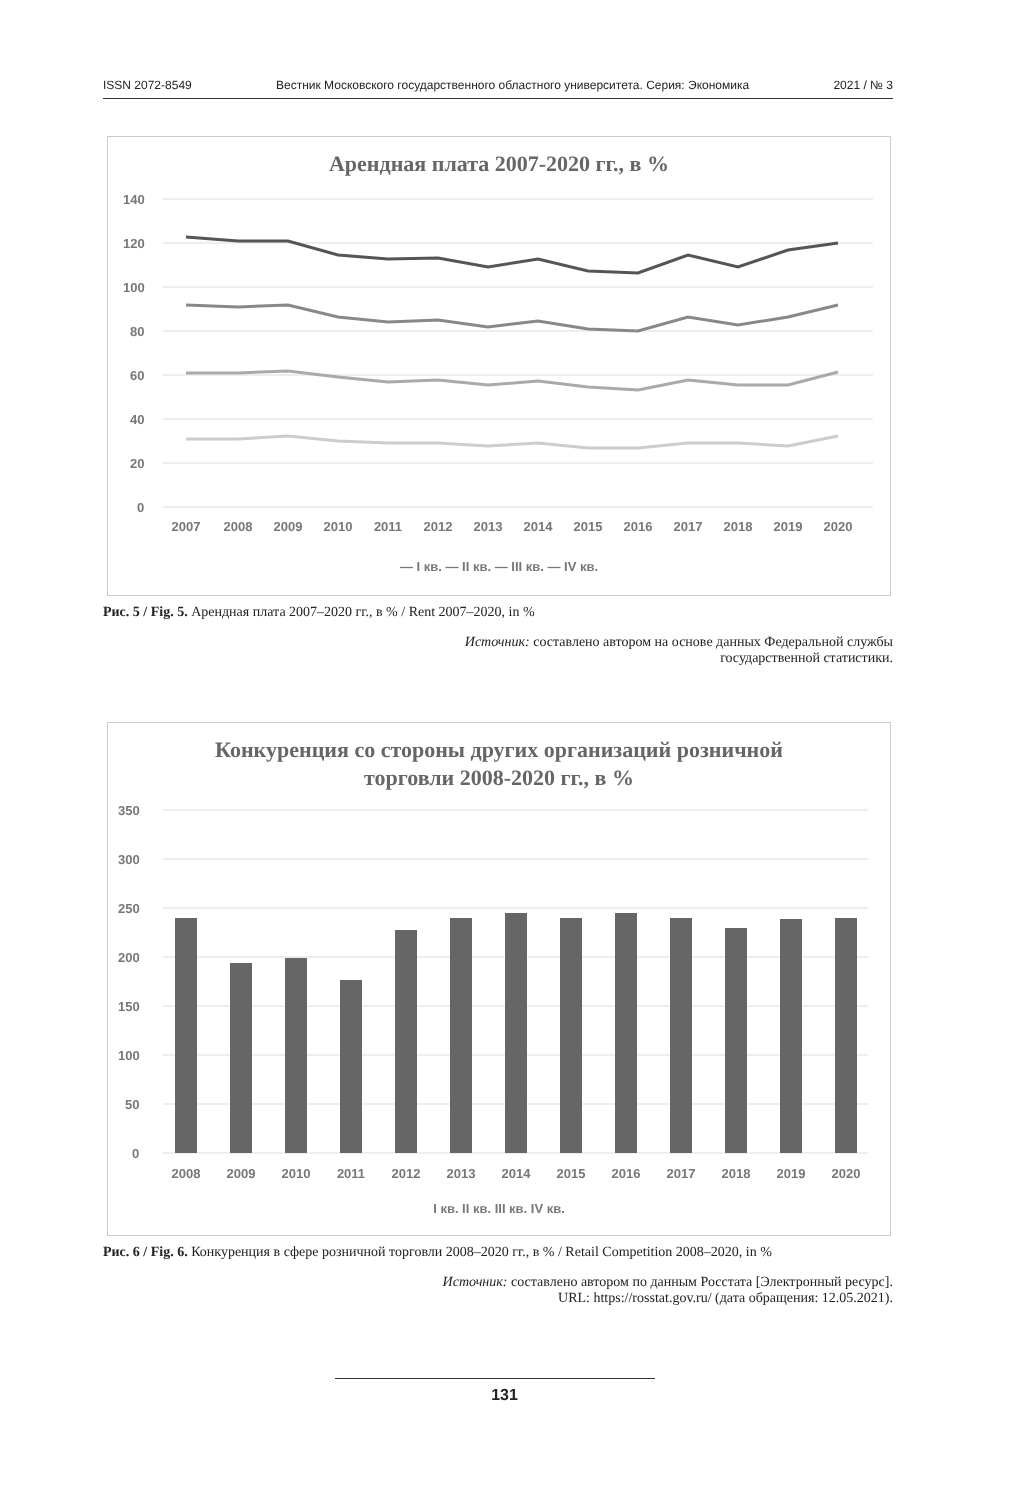ISSN 2072-8549 Вестник Московского государственного областного университета. Серия: Экономика 2021 / № 3
Арендная плата 2007-2020 гг., в %
140
120
100
80
60
40
20
0
20072008200920102011201220132014201520162017201820192020
— I кв. — II кв. — III кв. — IV кв.
Рис. 5 / Fig. 5. Арендная плата 2007–2020 гг., в % / Rent 2007–2020, in %
Источник: составлено автором на основе данных Федеральной службы
государственной статистики.
Конкуренция со стороны других организаций розничной
торговли 2008-2020 гг., в %
350
300
250
200
150
100
50
0
2008200920102011201220132014201520162017201820192020
I кв. II кв. III кв. IV кв.
Рис. 6 / Fig. 6. Конкуренция в сфере розничной торговли 2008–2020 гг., в % / Retail Competition 2008–2020, in %
Источник: составлено автором по данным Росстата [Электронный ресурс].
URL: https://rosstat.gov.ru/ (дата обращения: 12.05.2021).
131